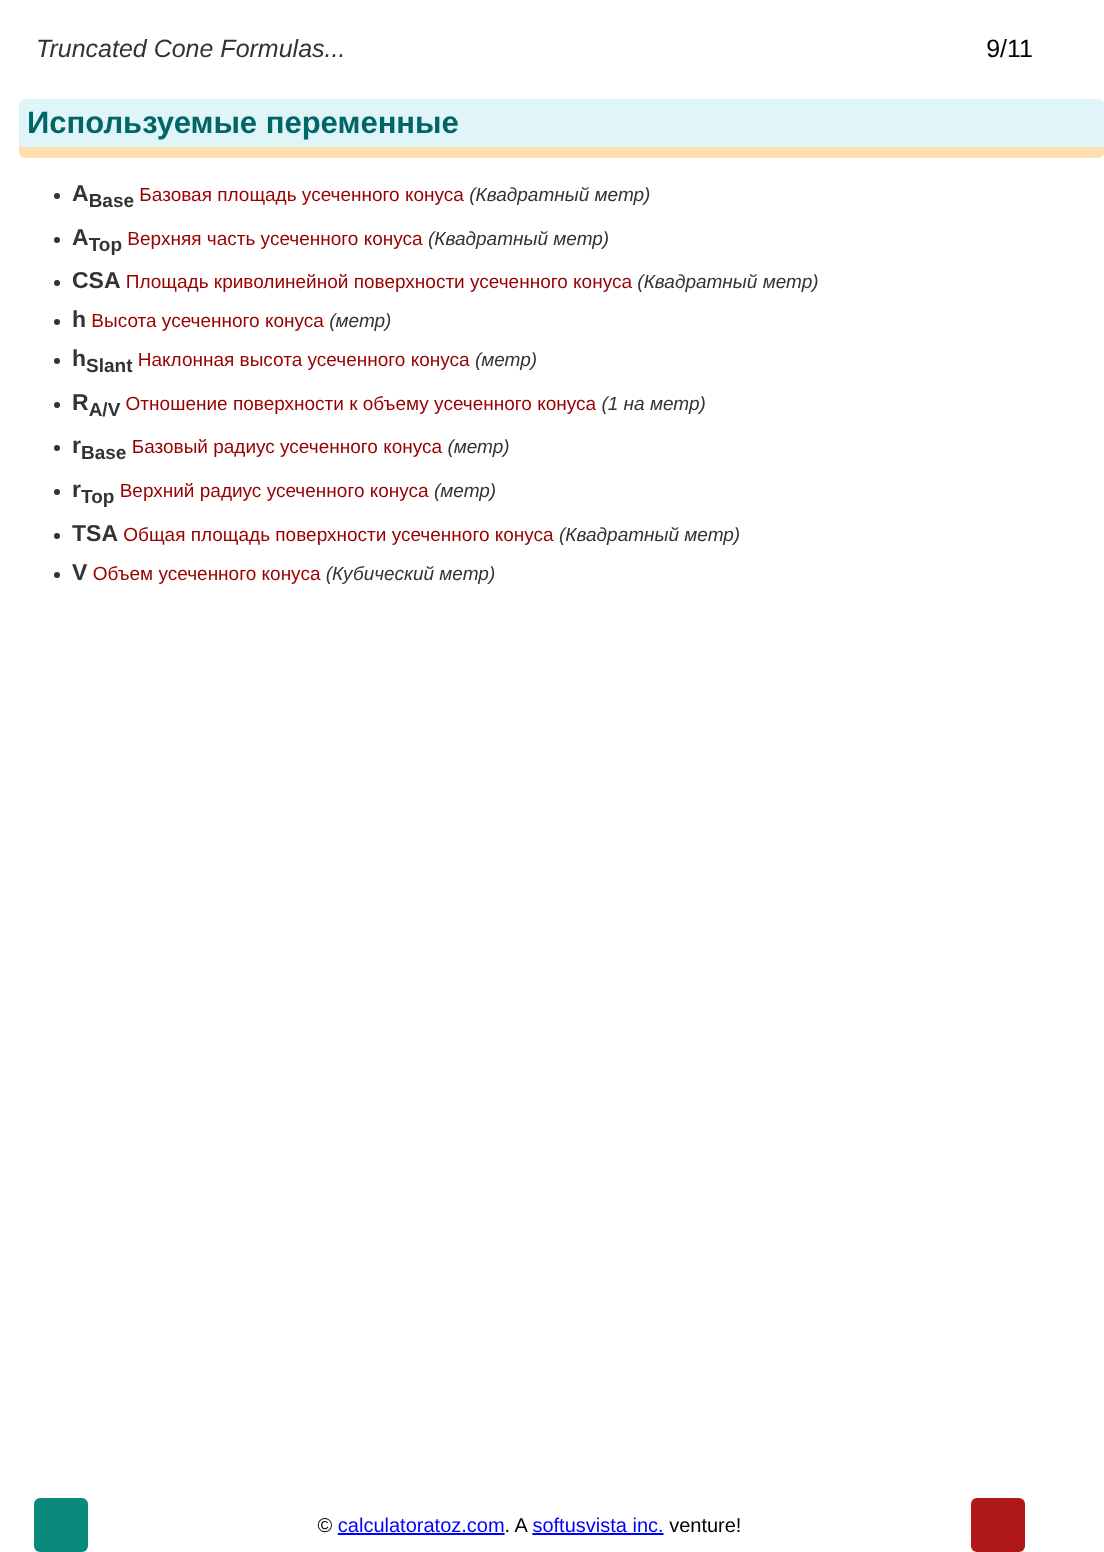Truncated Cone Formulas... 9/11
Используемые переменные
A<sub>Base</sub> Базовая площадь усеченного конуса (Квадратный метр)
A<sub>Top</sub> Верхняя часть усеченного конуса (Квадратный метр)
CSA Площадь криволинейной поверхности усеченного конуса (Квадратный метр)
h Высота усеченного конуса (метр)
h<sub>Slant</sub> Наклонная высота усеченного конуса (метр)
R<sub>A/V</sub> Отношение поверхности к объему усеченного конуса (1 на метр)
r<sub>Base</sub> Базовый радиус усеченного конуса (метр)
r<sub>Top</sub> Верхний радиус усеченного конуса (метр)
TSA Общая площадь поверхности усеченного конуса (Квадратный метр)
V Объем усеченного конуса (Кубический метр)
© calculatoratoz.com. A softusvista inc. venture!